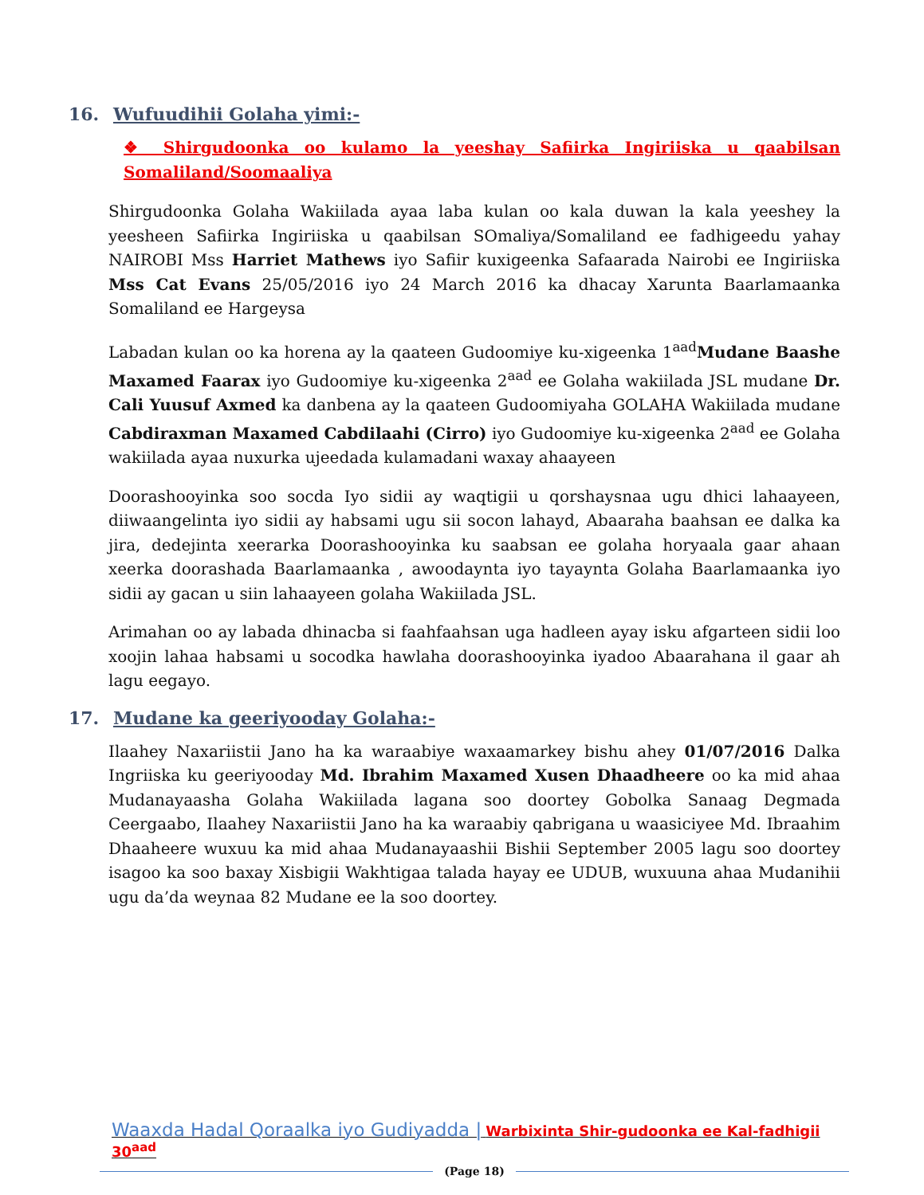16. Wufuudihii Golaha yimi:-
❖ Shirgudoonka oo kulamo la yeeshay Safiirka Ingiriiska u qaabilsan Somaliland/Soomaaliya
Shirgudoonka Golaha Wakiilada ayaa laba kulan oo kala duwan la kala yeeshey la yeesheen Safiirka Ingiriiska u qaabilsan SOmaliya/Somaliland ee fadhigeedu yahay NAIROBI Mss Harriet Mathews iyo Safiir kuxigeenka Safaarada Nairobi ee Ingiriiska Mss Cat Evans 25/05/2016 iyo 24 March 2016 ka dhacay Xarunta Baarlamaanka Somaliland ee Hargeysa
Labadan kulan oo ka horena ay la qaateen Gudoomiye ku-xigeenka 1<sup>aad</sup>Mudane Baashe Maxamed Faarax iyo Gudoomiye ku-xigeenka 2<sup>aad</sup> ee Golaha wakiilada JSL mudane Dr. Cali Yuusuf Axmed ka danbena ay la qaateen Gudoomiyaha GOLAHA Wakiilada mudane Cabdiraxman Maxamed Cabdilaahi (Cirro) iyo Gudoomiye ku-xigeenka 2<sup>aad</sup> ee Golaha wakiilada ayaa nuxurka ujeedada kulamadani waxay ahaayeen
Doorashooyinka soo socda Iyo sidii ay waqtigii u qorshaysnaa ugu dhici lahaayeen, diiwaangelinta iyo sidii ay habsami ugu sii socon lahayd, Abaaraha baahsan ee dalka ka jira, dedejinta xeerarka Doorashooyinka ku saabsan ee golaha horyaala gaar ahaan xeerka doorashada Baarlamaanka , awoodaynta iyo tayaynta Golaha Baarlamaanka iyo sidii ay gacan u siin lahaayeen golaha Wakiilada JSL.
Arimahan oo ay labada dhinacba si faahfaahsan uga hadleen ayay isku afgarteen sidii loo xoojin lahaa habsami u socodka hawlaha doorashooyinka iyadoo Abaarahana il gaar ah lagu eegayo.
17. Mudane ka geeriyooday Golaha:-
Ilaahey Naxariistii Jano ha ka waraabiye waxaamarkey bishu ahey 01/07/2016 Dalka Ingriiska ku geeriyooday Md. Ibrahim Maxamed Xusen Dhaadheere oo ka mid ahaa Mudanayaasha Golaha Wakiilada lagana soo doortey Gobolka Sanaag Degmada Ceergaabo, Ilaahey Naxariistii Jano ha ka waraabiy qabrigana u waasiciyee Md. Ibraahim Dhaaheere wuxuu ka mid ahaa Mudanayaashii Bishii September 2005 lagu soo doortey isagoo ka soo baxay Xisbigii Wakhtigaa talada hayay ee UDUB, wuxuuna ahaa Mudanihii ugu da’da weynaa 82 Mudane ee la soo doortey.
Waaxda Hadal Qoraalka iyo Gudiyadda | Warbixinta Shir-gudoonka ee Kal-fadhigii 30<sup>aad</sup>
(Page 18)